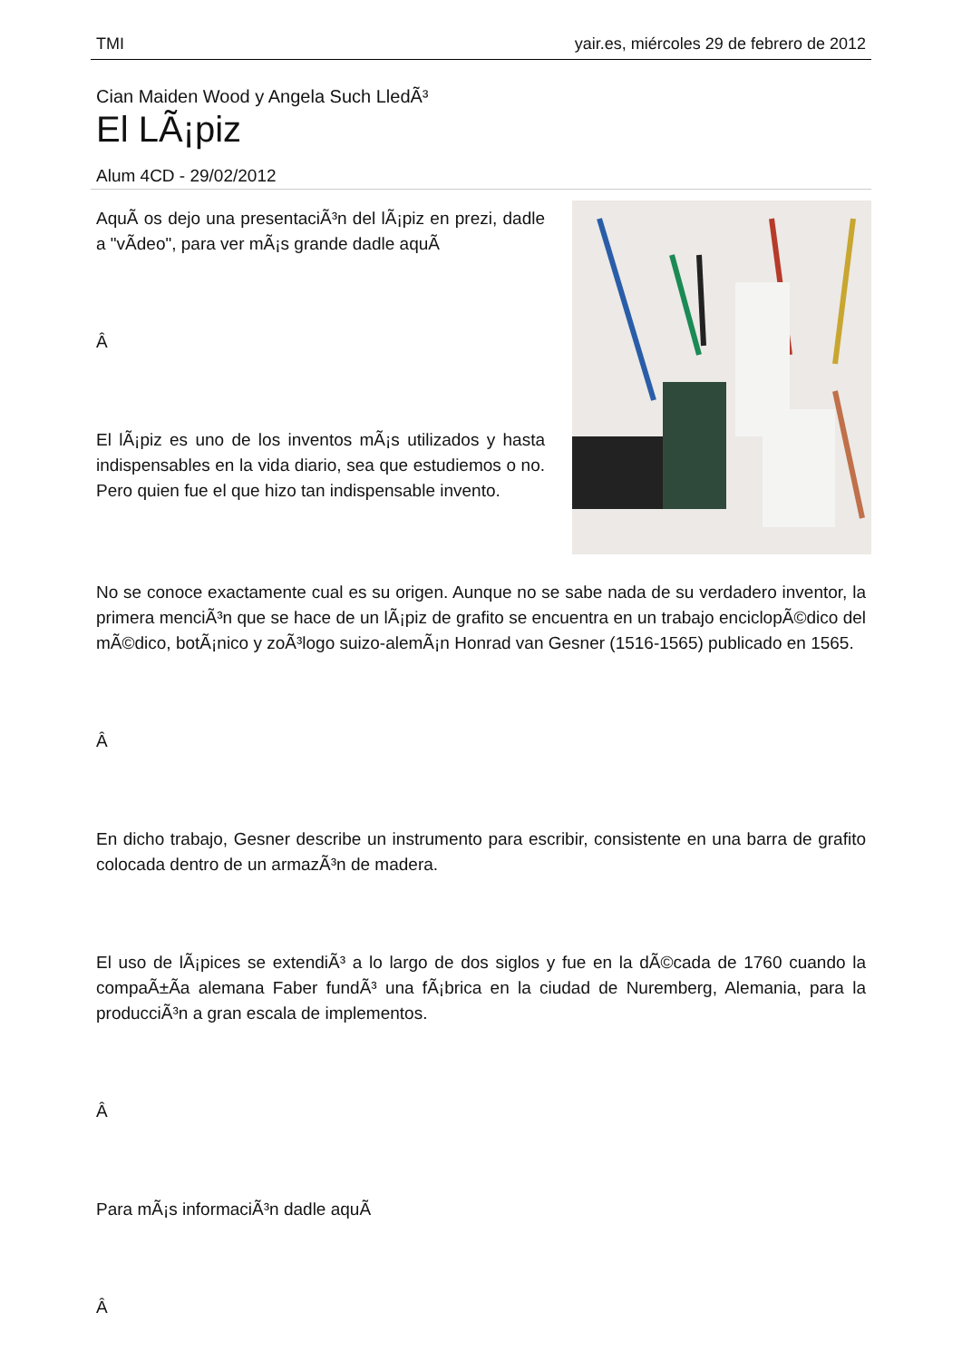TMI yair.es, miércoles 29 de febrero de 2012
Cian Maiden Wood y Angela Such LledÃ³
El LÃ¡piz
Alum 4CD - 29/02/2012
AquÃ­ os dejo una presentaciÃ³n del lÃ¡piz en prezi, dadle a "vÃ­deo", para ver mÃ¡s grande dadle aquÃ­
Â
El lÃ¡piz es uno de los inventos mÃ¡s utilizados y hasta indispensables en la vida diario, sea que estudiemos o no. Pero quien fue el que hizo tan indispensable invento.
No se conoce exactamente cual es su origen. Aunque no se sabe nada de su verdadero inventor, la primera menciÃ³n que se hace de un lÃ¡piz de grafito se encuentra en un trabajo enciclopÃ©dico del mÃ©dico, botÃ¡nico y zoÃ³logo suizo-alemÃ¡n Honrad van Gesner (1516-1565) publicado en 1565.
Â
En dicho trabajo, Gesner describe un instrumento para escribir, consistente en una barra de grafito colocada dentro de un armazÃ³n de madera.
El uso de lÃ¡pices se extendiÃ³ a lo largo de dos siglos y fue en la dÃ©cada de 1760 cuando la compaÃ±Ã­a alemana Faber fundÃ³ una fÃ¡brica en la ciudad de Nuremberg, Alemania, para la producciÃ³n a gran escala de implementos.
Â
Para mÃ¡s informaciÃ³n dadle aquÃ­
Â